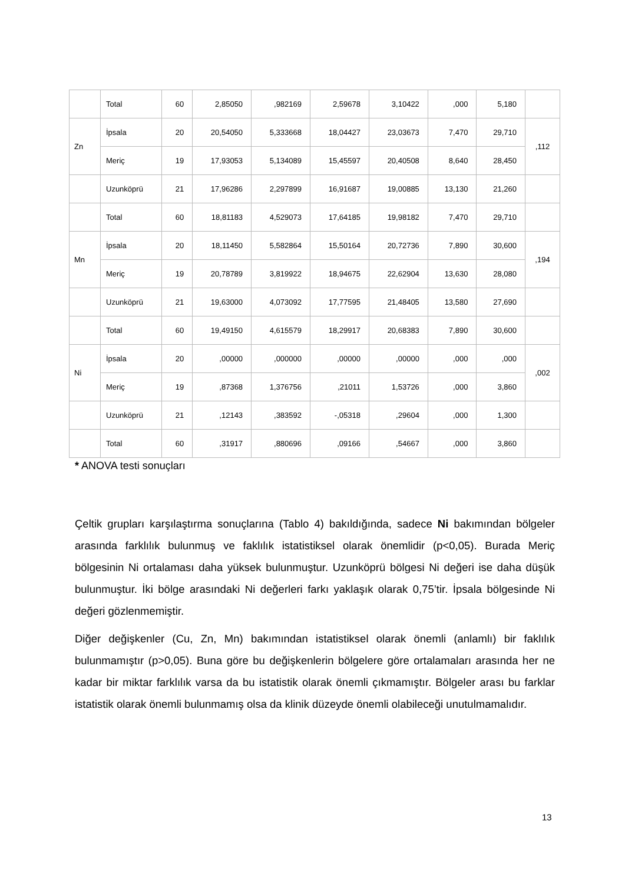| | Total | 60 | 2,85050 | ,982169 | 2,59678 | 3,10422 | ,000 | 5,180 | |
| Zn | İpsala | 20 | 20,54050 | 5,333668 | 18,04427 | 23,03673 | 7,470 | 29,710 | ,112 |
| | Meriç | 19 | 17,93053 | 5,134089 | 15,45597 | 20,40508 | 8,640 | 28,450 | |
| | Uzunköprü | 21 | 17,96286 | 2,297899 | 16,91687 | 19,00885 | 13,130 | 21,260 | |
| | Total | 60 | 18,81183 | 4,529073 | 17,64185 | 19,98182 | 7,470 | 29,710 | |
| Mn | İpsala | 20 | 18,11450 | 5,582864 | 15,50164 | 20,72736 | 7,890 | 30,600 | ,194 |
| | Meriç | 19 | 20,78789 | 3,819922 | 18,94675 | 22,62904 | 13,630 | 28,080 | |
| | Uzunköprü | 21 | 19,63000 | 4,073092 | 17,77595 | 21,48405 | 13,580 | 27,690 | |
| | Total | 60 | 19,49150 | 4,615579 | 18,29917 | 20,68383 | 7,890 | 30,600 | |
| Ni | İpsala | 20 | ,00000 | ,000000 | ,00000 | ,00000 | ,000 | ,000 | ,002 |
| | Meriç | 19 | ,87368 | 1,376756 | ,21011 | 1,53726 | ,000 | 3,860 | |
| | Uzunköprü | 21 | ,12143 | ,383592 | -,05318 | ,29604 | ,000 | 1,300 | |
| | Total | 60 | ,31917 | ,880696 | ,09166 | ,54667 | ,000 | 3,860 | |
* ANOVA testi sonuçları
Çeltik grupları karşılaştırma sonuçlarına (Tablo 4) bakıldığında, sadece Ni bakımından bölgeler arasında farklılık bulunmuş ve faklılık istatistiksel olarak önemlidir (p<0,05). Burada Meriç bölgesinin Ni ortalaması daha yüksek bulunmuştur. Uzunköprü bölgesi Ni değeri ise daha düşük bulunmuştur. İki bölge arasındaki Ni değerleri farkı yaklaşık olarak 0,75’tir. İpsala bölgesinde Ni değeri gözlenmemiştir.
Diğer değişkenler (Cu, Zn, Mn) bakımından istatistiksel olarak önemli (anlamlı) bir faklılık bulunmamıştır (p>0,05). Buna göre bu değişkenlerin bölgelere göre ortalamaları arasında her ne kadar bir miktar farklılık varsa da bu istatistik olarak önemli çıkmamıştır. Bölgeler arası bu farklar istatistik olarak önemli bulunmamış olsa da klinik düzeyde önemli olabileceği unutulmamalıdır.
13